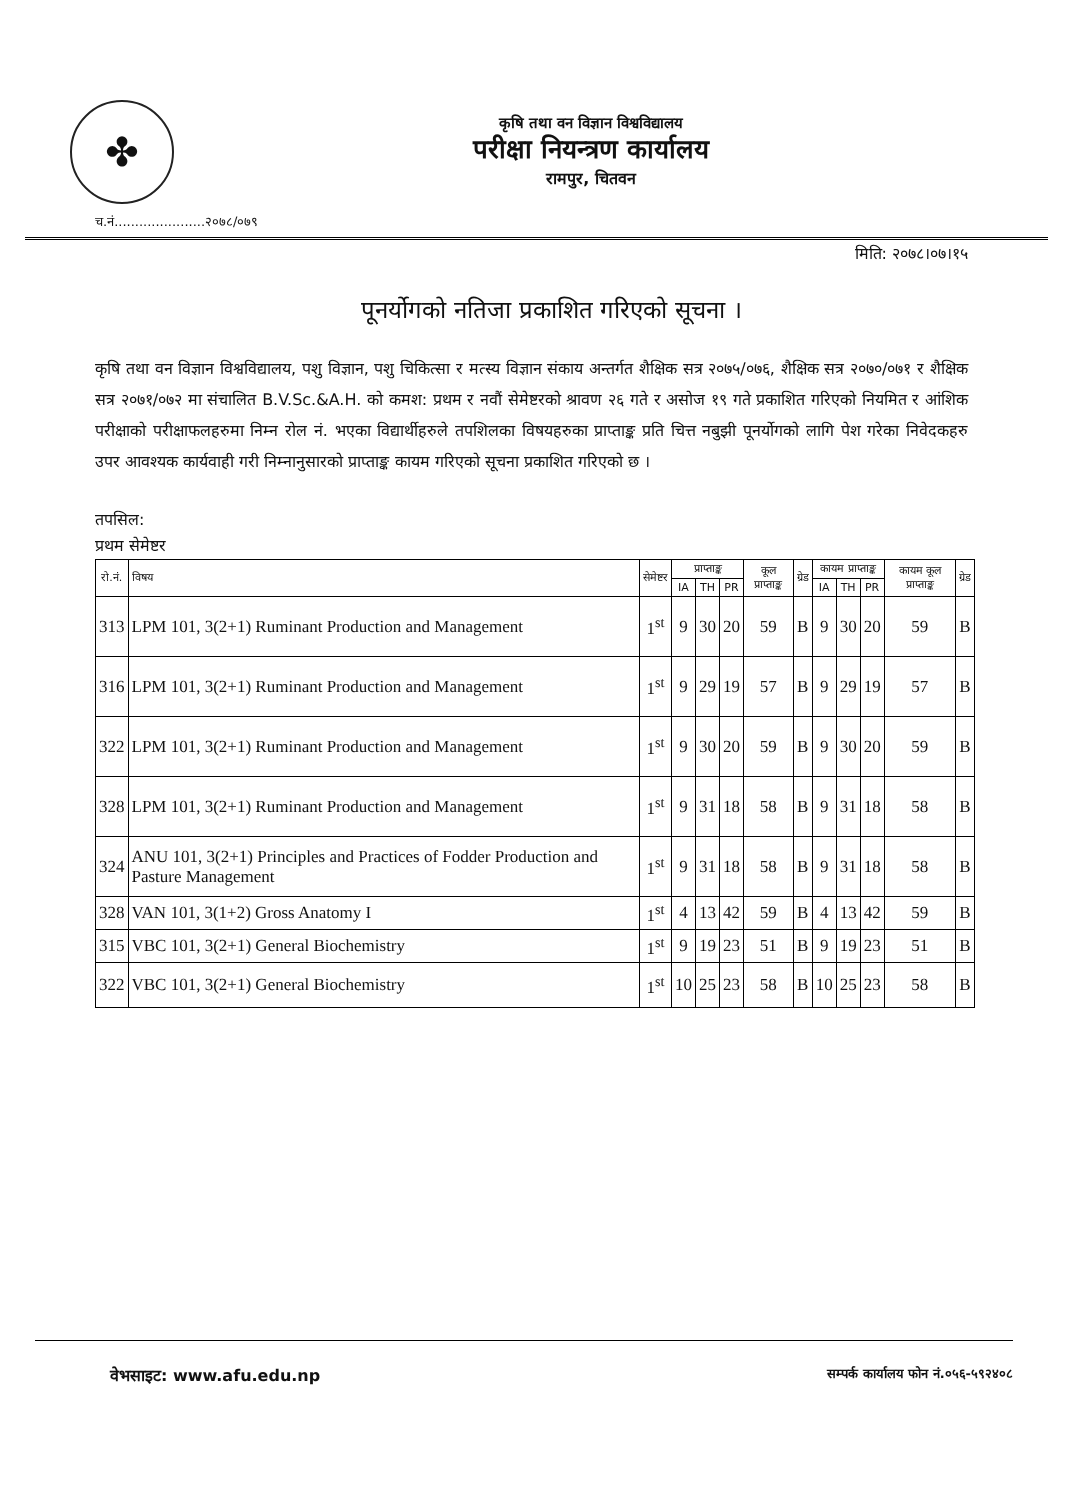✤
कृषि तथा वन विज्ञान विश्वविद्यालय
परीक्षा नियन्त्रण कार्यालय
रामपुर, चितवन
च.नं......................२०७८/०७९
मिति: २०७८।०७।१५
पूनर्योगको नतिजा प्रकाशित गरिएको सूचना ।
कृषि तथा वन विज्ञान विश्वविद्यालय, पशु विज्ञान, पशु चिकित्सा र मत्स्य विज्ञान संकाय अन्तर्गत शैक्षिक सत्र २०७५/०७६, शैक्षिक सत्र २०७०/०७१ र शैक्षिक सत्र २०७१/०७२ मा संचालित B.V.Sc.&A.H. को कमश: प्रथम र नवौं सेमेष्टरको श्रावण २६ गते र असोज १९ गते प्रकाशित गरिएको नियमित र आंशिक परीक्षाको परीक्षाफलहरुमा निम्न रोल नं. भएका विद्यार्थीहरुले तपशिलका विषयहरुका प्राप्ताङ्क प्रति चित्त नबुझी पूनर्योगको लागि पेश गरेका निवेदकहरु उपर आवश्यक कार्यवाही गरी निम्नानुसारको प्राप्ताङ्क कायम गरिएको सूचना प्रकाशित गरिएको छ ।
तपसिल:
प्रथम सेमेष्टर
| रो.नं. | विषय | सेमेष्टर | प्राप्ताङ्क | | | कूल प्राप्ताङ्क | ग्रेड | कायम प्राप्ताङ्क | | | कायम कूल प्राप्ताङ्क | ग्रेड |
| --- | --- | --- | --- | --- | --- | --- | --- | --- | --- | --- | --- | --- |
| | | | IA | TH | PR | | | IA | TH | PR | | |
| 313 | LPM 101, 3(2+1) Ruminant Production and Management | 1<sup>st</sup> | 9 | 30 | 20 | 59 | B | 9 | 30 | 20 | 59 | B |
| 316 | LPM 101, 3(2+1) Ruminant Production and Management | 1<sup>st</sup> | 9 | 29 | 19 | 57 | B | 9 | 29 | 19 | 57 | B |
| 322 | LPM 101, 3(2+1) Ruminant Production and Management | 1<sup>st</sup> | 9 | 30 | 20 | 59 | B | 9 | 30 | 20 | 59 | B |
| 328 | LPM 101, 3(2+1) Ruminant Production and Management | 1<sup>st</sup> | 9 | 31 | 18 | 58 | B | 9 | 31 | 18 | 58 | B |
| 324 | ANU 101, 3(2+1) Principles and Practices of Fodder Production and Pasture Management | 1<sup>st</sup> | 9 | 31 | 18 | 58 | B | 9 | 31 | 18 | 58 | B |
| 328 | VAN 101, 3(1+2) Gross Anatomy I | 1<sup>st</sup> | 4 | 13 | 42 | 59 | B | 4 | 13 | 42 | 59 | B |
| 315 | VBC 101, 3(2+1) General Biochemistry | 1<sup>st</sup> | 9 | 19 | 23 | 51 | B | 9 | 19 | 23 | 51 | B |
| 322 | VBC 101, 3(2+1) General Biochemistry | 1<sup>st</sup> | 10 | 25 | 23 | 58 | B | 10 | 25 | 23 | 58 | B |
वेभसाइट: www.afu.edu.np सम्पर्क कार्यालय फोन नं.०५६-५९२४०८